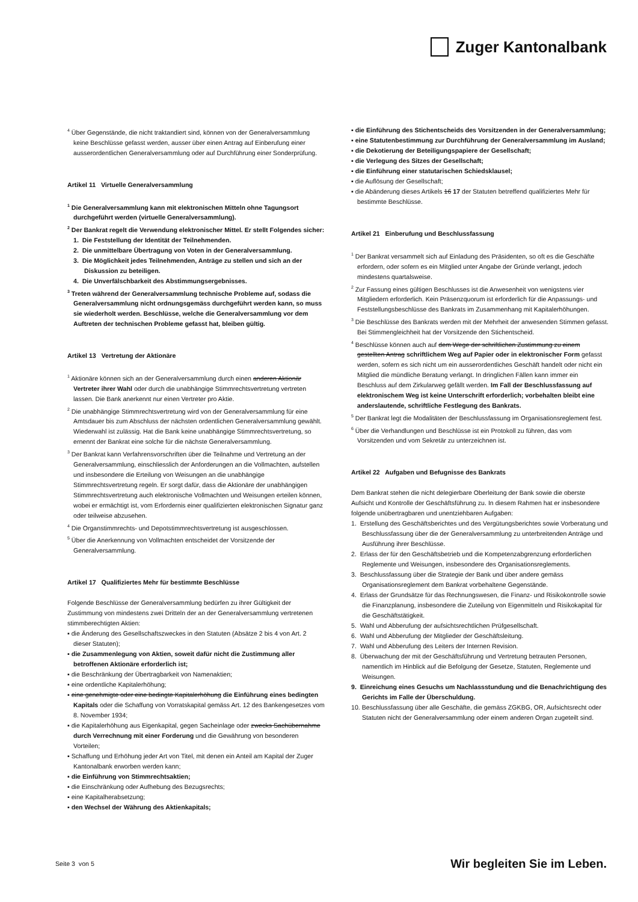Zuger Kantonalbank
<sup>4</sup> Über Gegenstände, die nicht traktandiert sind, können von der Generalversammlung keine Beschlüsse gefasst werden, ausser über einen Antrag auf Einberufung einer ausserordentlichen Generalversammlung oder auf Durchführung einer Sonderprüfung.
Artikel 11 Virtuelle Generalversammlung
<sup>1</sup> Die Generalversammlung kann mit elektronischen Mitteln ohne Tagungsort durchgeführt werden (virtuelle Generalversammlung).
<sup>2</sup> Der Bankrat regelt die Verwendung elektronischer Mittel. Er stellt Folgendes sicher:
1. Die Feststellung der Identität der Teilnehmenden.
2. Die unmittelbare Übertragung von Voten in der Generalversammlung.
3. Die Möglichkeit jedes Teilnehmenden, Anträge zu stellen und sich an der Diskussion zu beteiligen.
4. Die Unverfälschbarkeit des Abstimmungsergebnisses.
<sup>3</sup> Treten während der Generalversammlung technische Probleme auf, sodass die Generalversammlung nicht ordnungsgemäss durchgeführt werden kann, so muss sie wiederholt werden. Beschlüsse, welche die Generalversammlung vor dem Auftreten der technischen Probleme gefasst hat, bleiben gültig.
Artikel 13 Vertretung der Aktionäre
<sup>1</sup> Aktionäre können sich an der Generalversammlung durch einen anderen Aktionär Vertreter ihrer Wahl oder durch die unabhängige Stimmrechtsvertretung vertreten lassen. Die Bank anerkennt nur einen Vertreter pro Aktie.
<sup>2</sup> Die unabhängige Stimmrechtsvertretung wird von der Generalversammlung für eine Amtsdauer bis zum Abschluss der nächsten ordentlichen Generalversammlung gewählt. Wiederwahl ist zulässig. Hat die Bank keine unabhängige Stimmrechtsvertretung, so ernennt der Bankrat eine solche für die nächste Generalversammlung.
<sup>3</sup> Der Bankrat kann Verfahrensvorschriften über die Teilnahme und Vertretung an der Generalversammlung, einschliesslich der Anforderungen an die Vollmachten, aufstellen und insbesondere die Erteilung von Weisungen an die unabhängige Stimmrechtsvertretung regeln. Er sorgt dafür, dass die Aktionäre der unabhängigen Stimmrechtsvertretung auch elektronische Vollmachten und Weisungen erteilen können, wobei er ermächtigt ist, vom Erfordernis einer qualifizierten elektronischen Signatur ganz oder teilweise abzusehen.
<sup>4</sup> Die Organstimmrechts- und Depotstimmrechtsvertretung ist ausgeschlossen.
<sup>5</sup> Über die Anerkennung von Vollmachten entscheidet der Vorsitzende der Generalversammlung.
Artikel 17 Qualifiziertes Mehr für bestimmte Beschlüsse
Folgende Beschlüsse der Generalversammlung bedürfen zu ihrer Gültigkeit der Zustimmung von mindestens zwei Dritteln der an der Generalversammlung vertretenen stimmberechtigten Aktien:
▪ die Änderung des Gesellschaftszweckes in den Statuten (Absätze 2 bis 4 von Art. 2 dieser Statuten);
▪ die Zusammenlegung von Aktien, soweit dafür nicht die Zustimmung aller betroffenen Aktionäre erforderlich ist;
▪ die Beschränkung der Übertragbarkeit von Namenaktien;
▪ eine ordentliche Kapitalerhöhung;
▪ eine genehmigte oder eine bedingte Kapitalerhöhung die Einführung eines bedingten Kapitals oder die Schaffung von Vorratskapital gemäss Art. 12 des Bankengesetzes vom 8. November 1934;
▪ die Kapitalerhöhung aus Eigenkapital, gegen Sacheinlage oder zwecks Sachübernahme durch Verrechnung mit einer Forderung und die Gewährung von besonderen Vorteilen;
▪ Schaffung und Erhöhung jeder Art von Titel, mit denen ein Anteil am Kapital der Zuger Kantonalbank erworben werden kann;
▪ die Einführung von Stimmrechtsaktien;
▪ die Einschränkung oder Aufhebung des Bezugsrechts;
▪ eine Kapitalherabsetzung;
▪ den Wechsel der Währung des Aktienkapitals;
▪ die Einführung des Stichentscheids des Vorsitzenden in der Generalversammlung;
▪ eine Statutenbestimmung zur Durchführung der Generalversammlung im Ausland;
▪ die Dekotierung der Beteiligungspapiere der Gesellschaft;
▪ die Verlegung des Sitzes der Gesellschaft;
▪ die Einführung einer statutarischen Schiedsklausel;
▪ die Auflösung der Gesellschaft;
▪ die Abänderung dieses Artikels 16 17 der Statuten betreffend qualifiziertes Mehr für bestimmte Beschlüsse.
Artikel 21 Einberufung und Beschlussfassung
<sup>1</sup> Der Bankrat versammelt sich auf Einladung des Präsidenten, so oft es die Geschäfte erfordern, oder sofern es ein Mitglied unter Angabe der Gründe verlangt, jedoch mindestens quartalsweise.
<sup>2</sup> Zur Fassung eines gültigen Beschlusses ist die Anwesenheit von wenigstens vier Mitgliedern erforderlich. Kein Präsenzquorum ist erforderlich für die Anpassungs- und Feststellungsbeschlüsse des Bankrats im Zusammenhang mit Kapitalerhöhungen.
<sup>3</sup> Die Beschlüsse des Bankrats werden mit der Mehrheit der anwesenden Stimmen gefasst. Bei Stimmengleichheit hat der Vorsitzende den Stichentscheid.
<sup>4</sup> Beschlüsse können auch auf dem Wege der schriftlichen Zustimmung zu einem gestellten Antrag schriftlichem Weg auf Papier oder in elektronischer Form gefasst werden, sofern es sich nicht um ein ausserordentliches Geschäft handelt oder nicht ein Mitglied die mündliche Beratung verlangt. In dringlichen Fällen kann immer ein Beschluss auf dem Zirkularweg gefällt werden. Im Fall der Beschlussfassung auf elektronischem Weg ist keine Unterschrift erforderlich; vorbehalten bleibt eine anderslautende, schriftliche Festlegung des Bankrats.
<sup>5</sup> Der Bankrat legt die Modalitäten der Beschlussfassung im Organisationsreglement fest.
<sup>6</sup> Über die Verhandlungen und Beschlüsse ist ein Protokoll zu führen, das vom Vorsitzenden und vom Sekretär zu unterzeichnen ist.
Artikel 22 Aufgaben und Befugnisse des Bankrats
Dem Bankrat stehen die nicht delegierbare Oberleitung der Bank sowie die oberste Aufsicht und Kontrolle der Geschäftsführung zu. In diesem Rahmen hat er insbesondere folgende unübertragbaren und unentziehbaren Aufgaben:
1. Erstellung des Geschäftsberichtes und des Vergütungsberichtes sowie Vorberatung und Beschlussfassung über die der Generalversammlung zu unterbreitenden Anträge und Ausführung ihrer Beschlüsse.
2. Erlass der für den Geschäftsbetrieb und die Kompetenzabgrenzung erforderlichen Reglemente und Weisungen, insbesondere des Organisationsreglements.
3. Beschlussfassung über die Strategie der Bank und über andere gemäss Organisationsreglement dem Bankrat vorbehaltene Gegenstände.
4. Erlass der Grundsätze für das Rechnungswesen, die Finanz- und Risikokontrolle sowie die Finanzplanung, insbesondere die Zuteilung von Eigenmitteln und Risikokapital für die Geschäftstätigkeit.
5. Wahl und Abberufung der aufsichtsrechtlichen Prüfgesellschaft.
6. Wahl und Abberufung der Mitglieder der Geschäftsleitung.
7. Wahl und Abberufung des Leiters der Internen Revision.
8. Überwachung der mit der Geschäftsführung und Vertretung betrauten Personen, namentlich im Hinblick auf die Befolgung der Gesetze, Statuten, Reglemente und Weisungen.
9. Einreichung eines Gesuchs um Nachlassstundung und die Benachrichtigung des Gerichts im Falle der Überschuldung.
10. Beschlussfassung über alle Geschäfte, die gemäss ZGKBG, OR, Aufsichtsrecht oder Statuten nicht der Generalversammlung oder einem anderen Organ zugeteilt sind.
Seite 3 von 5 Wir begleiten Sie im Leben.